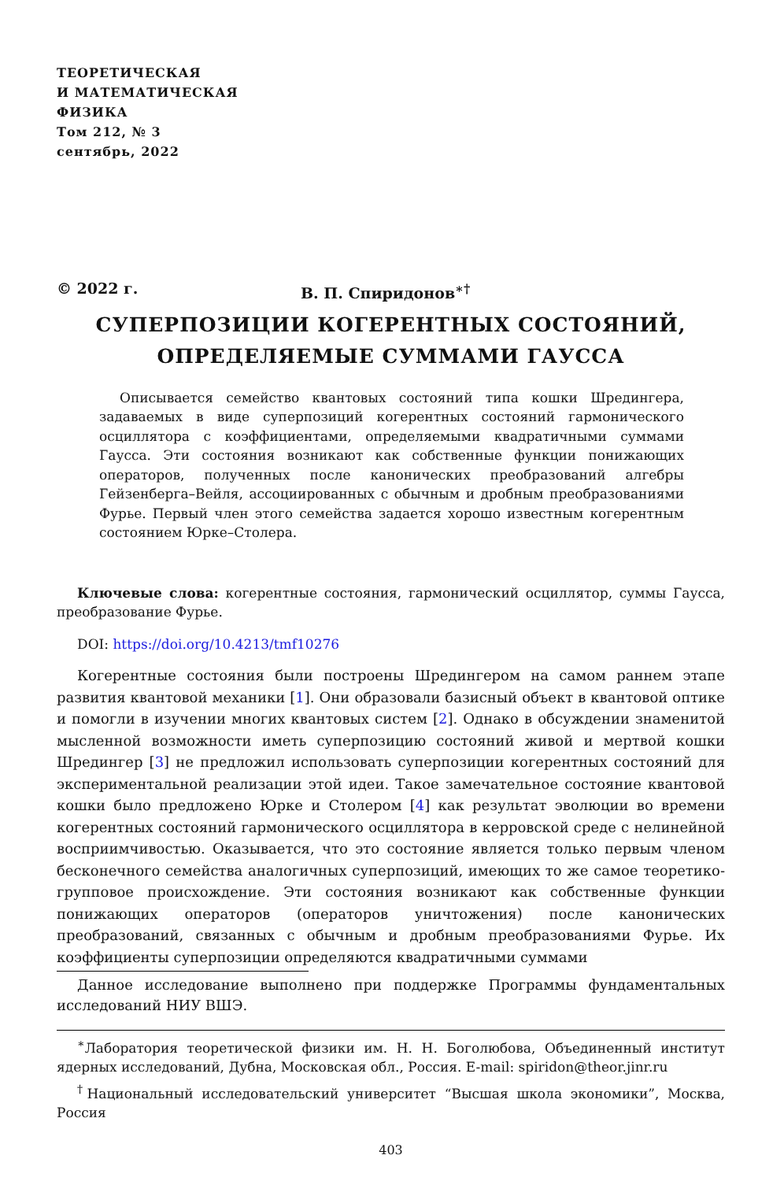ТЕОРЕТИЧЕСКАЯ
И МАТЕМАТИЧЕСКАЯ
ФИЗИКА
Том 212, № 3
сентябрь, 2022
© 2022 г. В. П. Спиридонов<sup>∗†</sup>
СУПЕРПОЗИЦИИ КОГЕРЕНТНЫХ СОСТОЯНИЙ,
ОПРЕДЕЛЯЕМЫЕ СУММАМИ ГАУССА
Описывается семейство квантовых состояний типа кошки Шредингера, задаваемых в виде суперпозиций когерентных состояний гармонического осциллятора с коэффициентами, определяемыми квадратичными суммами Гаусса. Эти состояния возникают как собственные функции понижающих операторов, полученных после канонических преобразований алгебры Гейзенберга–Вейля, ассоциированных с обычным и дробным преобразованиями Фурье. Первый член этого семейства задается хорошо известным когерентным состоянием Юрке–Столера.
Ключевые слова: когерентные состояния, гармонический осциллятор, суммы Гаусса, преобразование Фурье.
DOI: https://doi.org/10.4213/tmf10276
Когерентные состояния были построены Шредингером на самом раннем этапе развития квантовой механики [1]. Они образовали базисный объект в квантовой оптике и помогли в изучении многих квантовых систем [2]. Однако в обсуждении знаменитой мысленной возможности иметь суперпозицию состояний живой и мертвой кошки Шредингер [3] не предложил использовать суперпозиции когерентных состояний для экспериментальной реализации этой идеи. Такое замечательное состояние квантовой кошки было предложено Юрке и Столером [4] как результат эволюции во времени когерентных состояний гармонического осциллятора в керровской среде с нелинейной восприимчивостью. Оказывается, что это состояние является только первым членом бесконечного семейства аналогичных суперпозиций, имеющих то же самое теоретико-групповое происхождение. Эти состояния возникают как собственные функции понижающих операторов (операторов уничтожения) после канонических преобразований, связанных с обычным и дробным преобразованиями Фурье. Их коэффициенты суперпозиции определяются квадратичными суммами
Данное исследование выполнено при поддержке Программы фундаментальных исследований НИУ ВШЭ.
<sup>∗</sup>Лаборатория теоретической физики им. Н. Н. Боголюбова, Объединенный институт ядерных исследований, Дубна, Московская обл., Россия. E-mail: spiridon@theor.jinr.ru
<sup>†</sup> Национальный исследовательский университет “Высшая школа экономики”, Москва, Россия
403